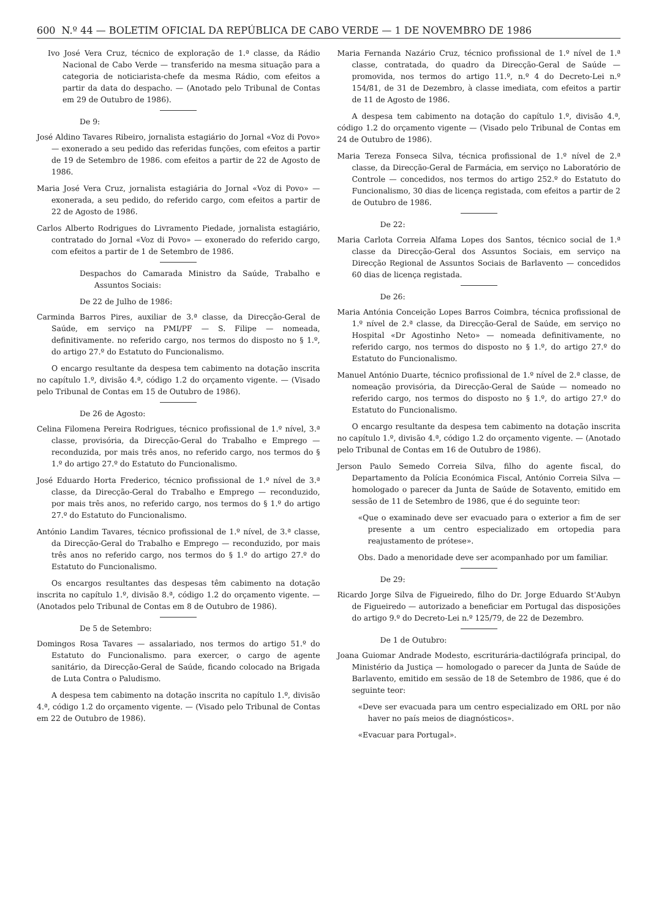600 N.º 44 — BOLETIM OFICIAL DA REPÚBLICA DE CABO VERDE — 1 DE NOVEMBRO DE 1986
Ivo José Vera Cruz, técnico de exploração de 1.ª classe, da Rádio Nacional de Cabo Verde — transferido na mesma situação para a categoria de noticiarista-chefe da mesma Rádio, com efeitos a partir da data do despacho. — (Anotado pelo Tribunal de Contas em 29 de Outubro de 1986).
De 9:
José Aldino Tavares Ribeiro, jornalista estagiário do Jornal «Voz di Povo» — exonerado a seu pedido das referidas funções, com efeitos a partir de 19 de Setembro de 1986. com efeitos a partir de 22 de Agosto de 1986.
Maria José Vera Cruz, jornalista estagiária do Jornal «Voz di Povo» — exonerada, a seu pedido, do referido cargo, com efeitos a partir de 22 de Agosto de 1986.
Carlos Alberto Rodrigues do Livramento Piedade, jornalista estagiário, contratado do Jornal «Voz di Povo» — exonerado do referido cargo, com efeitos a partir de 1 de Setembro de 1986.
Despachos do Camarada Ministro da Saúde, Trabalho e Assuntos Sociais:
De 22 de Julho de 1986:
Carminda Barros Pires, auxiliar de 3.ª classe, da Direcção-Geral de Saúde, em serviço na PMI/PF — S. Filipe — nomeada, definitivamente. no referido cargo, nos termos do disposto no § 1.º, do artigo 27.º do Estatuto do Funcionalismo.
O encargo resultante da despesa tem cabimento na dotação inscrita no capítulo 1.º, divisão 4.ª, código 1.2 do orçamento vigente. — (Visado pelo Tribunal de Contas em 15 de Outubro de 1986).
De 26 de Agosto:
Celina Filomena Pereira Rodrigues, técnico profissional de 1.º nível, 3.ª classe, provisória, da Direcção-Geral do Trabalho e Emprego — reconduzida, por mais três anos, no referido cargo, nos termos do § 1.º do artigo 27.º do Estatuto do Funcionalismo.
José Eduardo Horta Frederico, técnico profissional de 1.º nível de 3.ª classe, da Direcção-Geral do Trabalho e Emprego — reconduzido, por mais três anos, no referido cargo, nos termos do § 1.º do artigo 27.º do Estatuto do Funcionalismo.
António Landim Tavares, técnico profissional de 1.º nível, de 3.ª classe, da Direcção-Geral do Trabalho e Emprego — reconduzido, por mais três anos no referido cargo, nos termos do § 1.º do artigo 27.º do Estatuto do Funcionalismo.
Os encargos resultantes das despesas têm cabimento na dotação inscrita no capítulo 1.º, divisão 8.ª, código 1.2 do orçamento vigente. — (Anotados pelo Tribunal de Contas em 8 de Outubro de 1986).
De 5 de Setembro:
Domingos Rosa Tavares — assalariado, nos termos do artigo 51.º do Estatuto do Funcionalismo. para exercer, o cargo de agente sanitário, da Direcção-Geral de Saúde, ficando colocado na Brigada de Luta Contra o Paludismo.
A despesa tem cabimento na dotação inscrita no capítulo 1.º, divisão 4.ª, código 1.2 do orçamento vigente. — (Visado pelo Tribunal de Contas em 22 de Outubro de 1986).
Maria Fernanda Nazário Cruz, técnico profissional de 1.º nível de 1.ª classe, contratada, do quadro da Direcção-Geral de Saúde — promovida, nos termos do artigo 11.º, n.º 4 do Decreto-Lei n.º 154/81, de 31 de Dezembro, à classe imediata, com efeitos a partir de 11 de Agosto de 1986.
A despesa tem cabimento na dotação do capítulo 1.º, divisão 4.ª, código 1.2 do orçamento vigente — (Visado pelo Tribunal de Contas em 24 de Outubro de 1986).
Maria Tereza Fonseca Silva, técnica profissional de 1.º nível de 2.ª classe, da Direcção-Geral de Farmácia, em serviço no Laboratório de Controle — concedidos, nos termos do artigo 252.º do Estatuto do Funcionalismo, 30 dias de licença registada, com efeitos a partir de 2 de Outubro de 1986.
De 22:
Maria Carlota Correia Alfama Lopes dos Santos, técnico social de 1.ª classe da Direcção-Geral dos Assuntos Sociais, em serviço na Direcção Regional de Assuntos Sociais de Barlavento — concedidos 60 dias de licença registada.
De 26:
Maria Antónia Conceição Lopes Barros Coimbra, técnica profissional de 1.º nível de 2.ª classe, da Direcção-Geral de Saúde, em serviço no Hospital «Dr Agostinho Neto» — nomeada definitivamente, no referido cargo, nos termos do disposto no § 1.º, do artigo 27.º do Estatuto do Funcionalismo.
Manuel António Duarte, técnico profissional de 1.º nível de 2.ª classe, de nomeação provisória, da Direcção-Geral de Saúde — nomeado no referido cargo, nos termos do disposto no § 1.º, do artigo 27.º do Estatuto do Funcionalismo.
O encargo resultante da despesa tem cabimento na dotação inscrita no capítulo 1.º, divisão 4.ª, código 1.2 do orçamento vigente. — (Anotado pelo Tribunal de Contas em 16 de Outubro de 1986).
Jerson Paulo Semedo Correia Silva, filho do agente fiscal, do Departamento da Polícia Económica Fiscal, António Correia Silva — homologado o parecer da Junta de Saúde de Sotavento, emitido em sessão de 11 de Setembro de 1986, que é do seguinte teor:
«Que o examinado deve ser evacuado para o exterior a fim de ser presente a um centro especializado em ortopedia para reajustamento de prótese».
Obs. Dado a menoridade deve ser acompanhado por um familiar.
De 29:
Ricardo Jorge Silva de Figueiredo, filho do Dr. Jorge Eduardo St'Aubyn de Figueiredo — autorizado a beneficiar em Portugal das disposições do artigo 9.º do Decreto-Lei n.º 125/79, de 22 de Dezembro.
De 1 de Outubro:
Joana Guiomar Andrade Modesto, escriturária-dactilógrafa principal, do Ministério da Justiça — homologado o parecer da Junta de Saúde de Barlavento, emitido em sessão de 18 de Setembro de 1986, que é do seguinte teor:
«Deve ser evacuada para um centro especializado em ORL por não haver no país meios de diagnósticos».
«Evacuar para Portugal».